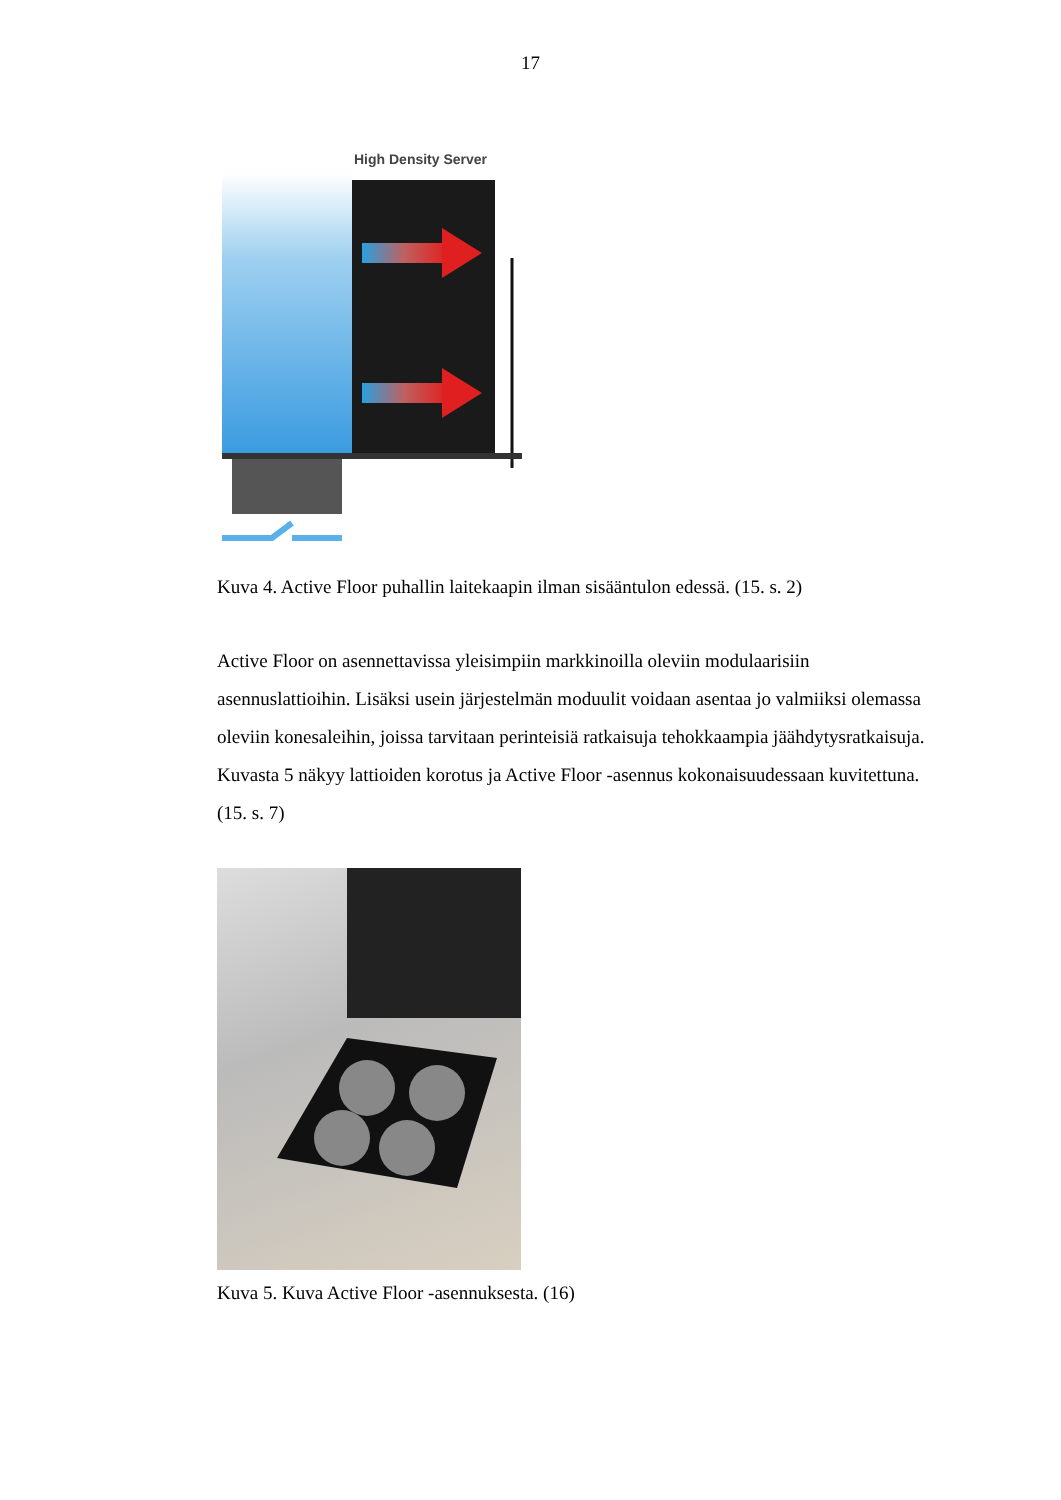17
High Density Server
Kuva 4. Active Floor puhallin laitekaapin ilman sisääntulon edessä. (15. s. 2)
Active Floor on asennettavissa yleisimpiin markkinoilla oleviin modulaarisiin asennuslattioihin. Lisäksi usein järjestelmän moduulit voidaan asentaa jo valmiiksi olemassa oleviin konesaleihin, joissa tarvitaan perinteisiä ratkaisuja tehokkaampia jäähdytysratkaisuja. Kuvasta 5 näkyy lattioiden korotus ja Active Floor -asennus kokonaisuudessaan kuvitettuna. (15. s. 7)
Kuva 5. Kuva Active Floor -asennuksesta. (16)